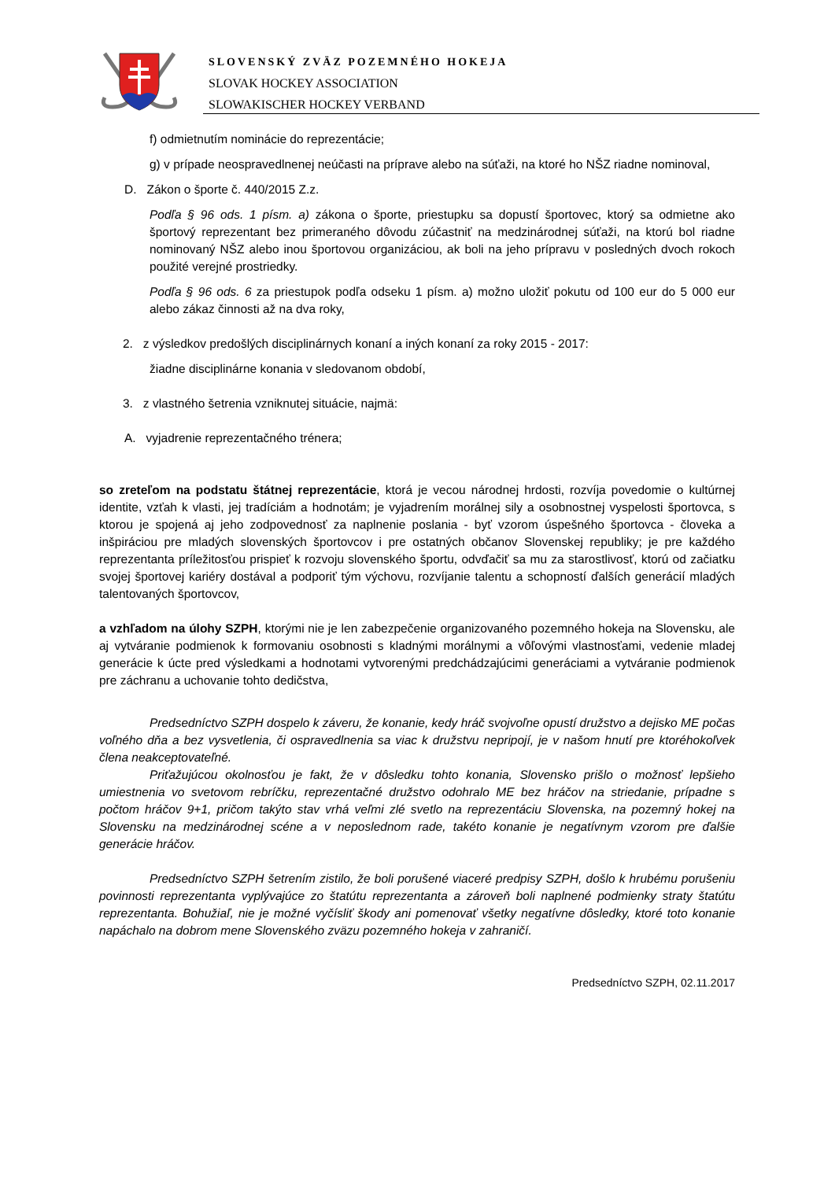SLOVENSKÝ ZVÄZ POZEMNÉHO HOKEJA
SLOVAK HOCKEY ASSOCIATION
SLOWAKISCHER HOCKEY VERBAND
f) odmietnutím nominácie do reprezentácie;
g) v prípade neospravedlnenej neúčasti na príprave alebo na súťaži, na ktoré ho NŠZ riadne nominoval,
D. Zákon o športe č. 440/2015 Z.z.
Podľa § 96 ods. 1 písm. a) zákona o športe, priestupku sa dopustí športovec, ktorý sa odmietne ako športový reprezentant bez primeraného dôvodu zúčastniť na medzinárodnej súťaži, na ktorú bol riadne nominovaný NŠZ alebo inou športovou organizáciou, ak boli na jeho prípravu v posledných dvoch rokoch použité verejné prostriedky.
Podľa § 96 ods. 6 za priestupok podľa odseku 1 písm. a) možno uložiť pokutu od 100 eur do 5 000 eur alebo zákaz činnosti až na dva roky,
2. z výsledkov predošlých disciplinárnych konaní a iných konaní za roky 2015 - 2017:
žiadne disciplinárne konania v sledovanom období,
3. z vlastného šetrenia vzniknutej situácie, najmä:
A. vyjadrenie reprezentačného trénera;
so zreteľom na podstatu štátnej reprezentácie, ktorá je vecou národnej hrdosti, rozvíja povedomie o kultúrnej identite, vzťah k vlasti, jej tradíciám a hodnotám; je vyjadrením morálnej sily a osobnostnej vyspelosti športovca, s ktorou je spojená aj jeho zodpovednosť za naplnenie poslania - byť vzorom úspešného športovca - človeka a inšpiráciou pre mladých slovenských športovcov i pre ostatných občanov Slovenskej republiky; je pre každého reprezentanta príležitosťou prispieť k rozvoju slovenského športu, odvďačiť sa mu za starostlivosť, ktorú od začiatku svojej športovej kariéry dostával a podporiť tým výchovu, rozvíjanie talentu a schopností ďalších generácií mladých talentovaných športovcov,
a vzhľadom na úlohy SZPH, ktorými nie je len zabezpečenie organizovaného pozemného hokeja na Slovensku, ale aj vytváranie podmienok k formovaniu osobnosti s kladnými morálnymi a vôľovými vlastnosťami, vedenie mladej generácie k úcte pred výsledkami a hodnotami vytvorenými predchádzajúcimi generáciami a vytváranie podmienok pre záchranu a uchovanie tohto dedičstva,
Predsedníctvo SZPH dospelo k záveru, že konanie, kedy hráč svojvoľne opustí družstvo a dejisko ME počas voľného dňa a bez vysvetlenia, či ospravedlnenia sa viac k družstvu nepripojí, je v našom hnutí pre ktoréhokoľvek člena neakceptovateľné.
Priťažujúcou okolnosťou je fakt, že v dôsledku tohto konania, Slovensko prišlo o možnosť lepšieho umiestnenia vo svetovom rebríčku, reprezentačné družstvo odohralo ME bez hráčov na striedanie, prípadne s počtom hráčov 9+1, pričom takýto stav vrhá veľmi zlé svetlo na reprezentáciu Slovenska, na pozemný hokej na Slovensku na medzinárodnej scéne a v neposlednom rade, takéto konanie je negatívnym vzorom pre ďalšie generácie hráčov.
Predsedníctvo SZPH šetrením zistilo, že boli porušené viaceré predpisy SZPH, došlo k hrubému porušeniu povinnosti reprezentanta vyplývajúce zo štatútu reprezentanta a zároveň boli naplnené podmienky straty štatútu reprezentanta. Bohužiaľ, nie je možné vyčísliť škody ani pomenovať všetky negatívne dôsledky, ktoré toto konanie napáchalo na dobrom mene Slovenského zväzu pozemného hokeja v zahraničí.
Predsedníctvo SZPH, 02.11.2017